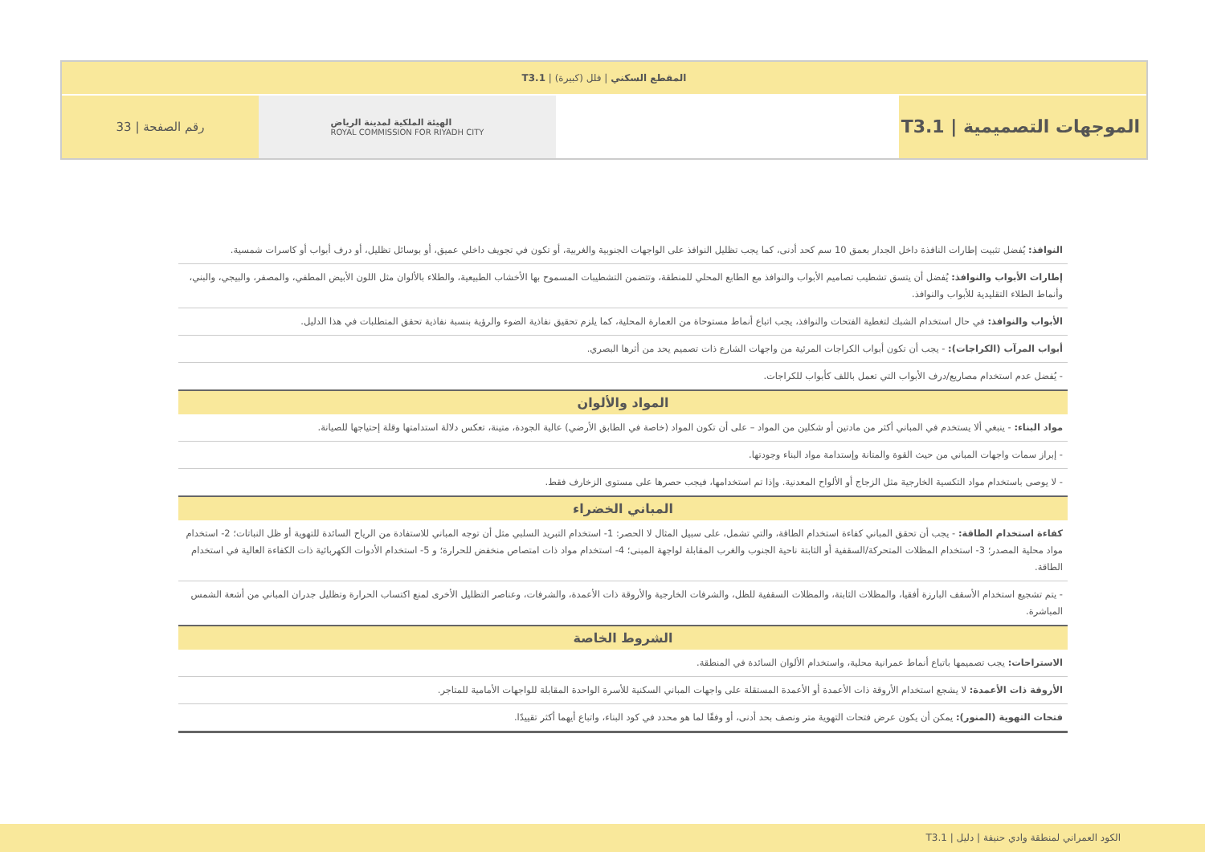المقطع السكني | فلل (كبيرة) | T3.1
الموجهات التصميمية | T3.1
الهيئة الملكية لمدينة الرياض
ROYAL COMMISSION FOR RIYADH CITY
رقم الصفحة | 33
| النوافذ: يُفضل تثبيت إطارات النافذة داخل الجدار بعمق 10 سم كحد أدنى، كما يجب تظليل النوافذ على الواجهات الجنوبية والغربية، أو تكون في تجويف داخلي عميق، أو بوسائل تظليل، أو درف أبواب أو كاسرات شمسية. |
| إطارات الأبواب والنوافذ: يُفضل أن يتسق تشطيب تصاميم الأبواب والنوافذ مع الطابع المحلي للمنطقة، وتتضمن التشطيبات المسموح بها الأخشاب الطبيعية، والطلاء بالألوان مثل اللون الأبيض المطفي، والمصفر، والبيجي، والبني، وأنماط الطلاء التقليدية للأبواب والنوافذ. |
| الأبواب والنوافذ: في حال استخدام الشبك لتغطية الفتحات والنوافذ، يجب اتباع أنماط مستوحاة من العمارة المحلية، كما يلزم تحقيق نفاذية الضوء والرؤية بنسبة نفاذية تحقق المتطلبات في هذا الدليل. |
| أبواب المرآب (الكراجات): - يجب أن تكون أبواب الكراجات المرئية من واجهات الشارع ذات تصميم يحد من أثرها البصري. |
| - يُفضل عدم استخدام مصاريع/درف الأبواب التي تعمل باللف كأبواب للكراجات. |
| المواد والألوان |
| مواد البناء: - ينبغي ألا يستخدم في المباني أكثر من مادتين أو شكلين من المواد – على أن تكون المواد (خاصة في الطابق الأرضي) عالية الجودة، متينة، تعكس دلالة استدامتها وقلة إحتياجها للصيانة. |
| - إبراز سمات واجهات المباني من حيث القوة والمتانة وإستدامة مواد البناء وجودتها. |
| - لا يوصى باستخدام مواد التكسية الخارجية مثل الزجاج أو الألواح المعدنية. وإذا تم استخدامها، فيجب حصرها على مستوى الزخارف فقط. |
| المباني الخضراء |
| كفاءة استخدام الطاقة: - يجب أن تحقق المباني كفاءة استخدام الطاقة، والتي تشمل، على سبيل المثال لا الحصر: 1- استخدام التبريد السلبي مثل أن توجه المباني للاستفادة من الرياح السائدة للتهوية أو ظل النباتات؛ 2- استخدام مواد محلية المصدر؛ 3- استخدام المظلات المتحركة/السقفية أو الثابتة ناحية الجنوب والغرب المقابلة لواجهة المبنى؛ 4- استخدام مواد ذات امتصاص منخفض للحرارة؛ و 5- استخدام الأدوات الكهربائية ذات الكفاءة العالية في استخدام الطاقة. |
| - يتم تشجيع استخدام الأسقف البارزة أفقيا، والمظلات الثابتة، والمظلات السقفية للظل، والشرفات الخارجية والأروقة ذات الأعمدة، والشرفات، وعناصر التظليل الأخرى لمنع اكتساب الحرارة وتظليل جدران المباني من أشعة الشمس المباشرة. |
| الشروط الخاصة |
| الاستراحات: يجب تصميمها باتباع أنماط عمرانية محلية، واستخدام الألوان السائدة في المنطقة. |
| الأروقة ذات الأعمدة: لا يشجع استخدام الأروقة ذات الأعمدة أو الأعمدة المستقلة على واجهات المباني السكنية للأسرة الواحدة المقابلة للواجهات الأمامية للمتاجر. |
| فتحات التهوية (المنور): يمكن أن يكون عرض فتحات التهوية متر ونصف بحد أدنى، أو وفقًا لما هو محدد في كود البناء، واتباع أيهما أكثر تقييدًا. |
الكود العمراني لمنطقة وادي حنيفة | دليل | T3.1